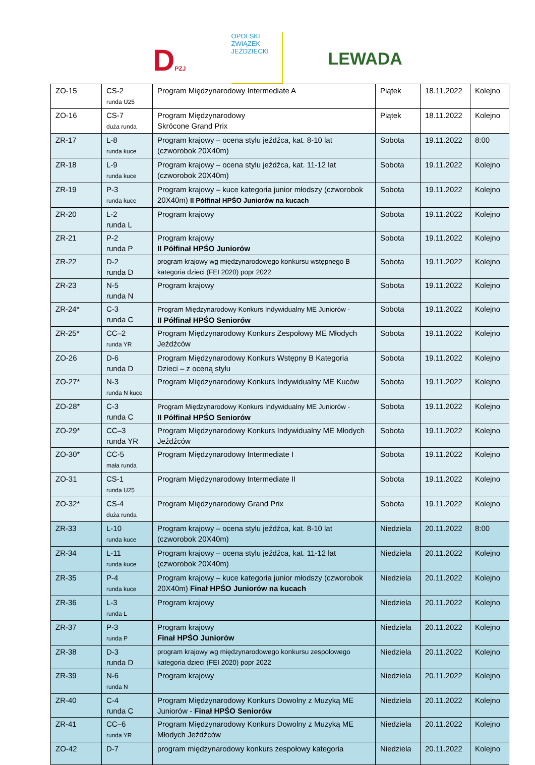DPZJ
OPOLSKI ZWIĄZEK JEŹDZIECKI
LEWADA
| ZO-15 | CS-2 runda U25 | Program Międzynarodowy Intermediate A | Piątek | 18.11.2022 | Kolejno |
| ZO-16 | CS-7 duża runda | Program Międzynarodowy Skrócone Grand Prix | Piątek | 18.11.2022 | Kolejno |
| ZR-17 | L-8 runda kuce | Program krajowy – ocena stylu jeźdźca, kat. 8-10 lat (czworobok 20X40m) | Sobota | 19.11.2022 | 8:00 |
| ZR-18 | L-9 runda kuce | Program krajowy – ocena stylu jeźdźca, kat. 11-12 lat (czworobok 20X40m) | Sobota | 19.11.2022 | Kolejno |
| ZR-19 | P-3 runda kuce | Program krajowy – kuce kategoria junior młodszy (czworobok 20X40m) II Półfinał HPŚO Juniorów na kucach | Sobota | 19.11.2022 | Kolejno |
| ZR-20 | L-2 runda L | Program krajowy | Sobota | 19.11.2022 | Kolejno |
| ZR-21 | P-2 runda P | Program krajowy II Półfinał HPŚO Juniorów | Sobota | 19.11.2022 | Kolejno |
| ZR-22 | D-2 runda D | program krajowy wg międzynarodowego konkursu wstępnego B kategoria dzieci (FEI 2020) popr 2022 | Sobota | 19.11.2022 | Kolejno |
| ZR-23 | N-5 runda N | Program krajowy | Sobota | 19.11.2022 | Kolejno |
| ZR-24* | C-3 runda C | Program Międzynarodowy Konkurs Indywidualny ME Juniorów - II Półfinał HPŚO Seniorów | Sobota | 19.11.2022 | Kolejno |
| ZR-25* | CC–2 runda YR | Program Międzynarodowy Konkurs Zespołowy ME Młodych Jeźdźców | Sobota | 19.11.2022 | Kolejno |
| ZO-26 | D-6 runda D | Program Międzynarodowy Konkurs Wstępny B Kategoria Dzieci – z oceną stylu | Sobota | 19.11.2022 | Kolejno |
| ZO-27* | N-3 runda N kuce | Program Międzynarodowy Konkurs Indywidualny ME Kuców | Sobota | 19.11.2022 | Kolejno |
| ZO-28* | C-3 runda C | Program Międzynarodowy Konkurs Indywidualny ME Juniorów - II Półfinał HPŚO Seniorów | Sobota | 19.11.2022 | Kolejno |
| ZO-29* | CC–3 runda YR | Program Międzynarodowy Konkurs Indywidualny ME Młodych Jeźdźców | Sobota | 19.11.2022 | Kolejno |
| ZO-30* | CC-5 mała runda | Program Międzynarodowy Intermediate I | Sobota | 19.11.2022 | Kolejno |
| ZO-31 | CS-1 runda U25 | Program Międzynarodowy Intermediate II | Sobota | 19.11.2022 | Kolejno |
| ZO-32* | CS-4 duża runda | Program Międzynarodowy Grand Prix | Sobota | 19.11.2022 | Kolejno |
| ZR-33 | L-10 runda kuce | Program krajowy – ocena stylu jeźdźca, kat. 8-10 lat (czworobok 20X40m) | Niedziela | 20.11.2022 | 8:00 |
| ZR-34 | L-11 runda kuce | Program krajowy – ocena stylu jeźdźca, kat. 11-12 lat (czworobok 20X40m) | Niedziela | 20.11.2022 | Kolejno |
| ZR-35 | P-4 runda kuce | Program krajowy – kuce kategoria junior młodszy (czworobok 20X40m) Finał HPŚO Juniorów na kucach | Niedziela | 20.11.2022 | Kolejno |
| ZR-36 | L-3 runda L | Program krajowy | Niedziela | 20.11.2022 | Kolejno |
| ZR-37 | P-3 runda P | Program krajowy Finał HPŚO Juniorów | Niedziela | 20.11.2022 | Kolejno |
| ZR-38 | D-3 runda D | program krajowy wg międzynarodowego konkursu zespołowego kategoria dzieci (FEI 2020) popr 2022 | Niedziela | 20.11.2022 | Kolejno |
| ZR-39 | N-6 runda N | Program krajowy | Niedziela | 20.11.2022 | Kolejno |
| ZR-40 | C-4 runda C | Program Międzynarodowy Konkurs Dowolny z Muzyką ME Juniorów - Finał HPŚO Seniorów | Niedziela | 20.11.2022 | Kolejno |
| ZR-41 | CC–6 runda YR | Program Międzynarodowy Konkurs Dowolny z Muzyką ME Młodych Jeźdźców | Niedziela | 20.11.2022 | Kolejno |
| ZO-42 | D-7 | program międzynarodowy konkurs zespołowy kategoria | Niedziela | 20.11.2022 | Kolejno |